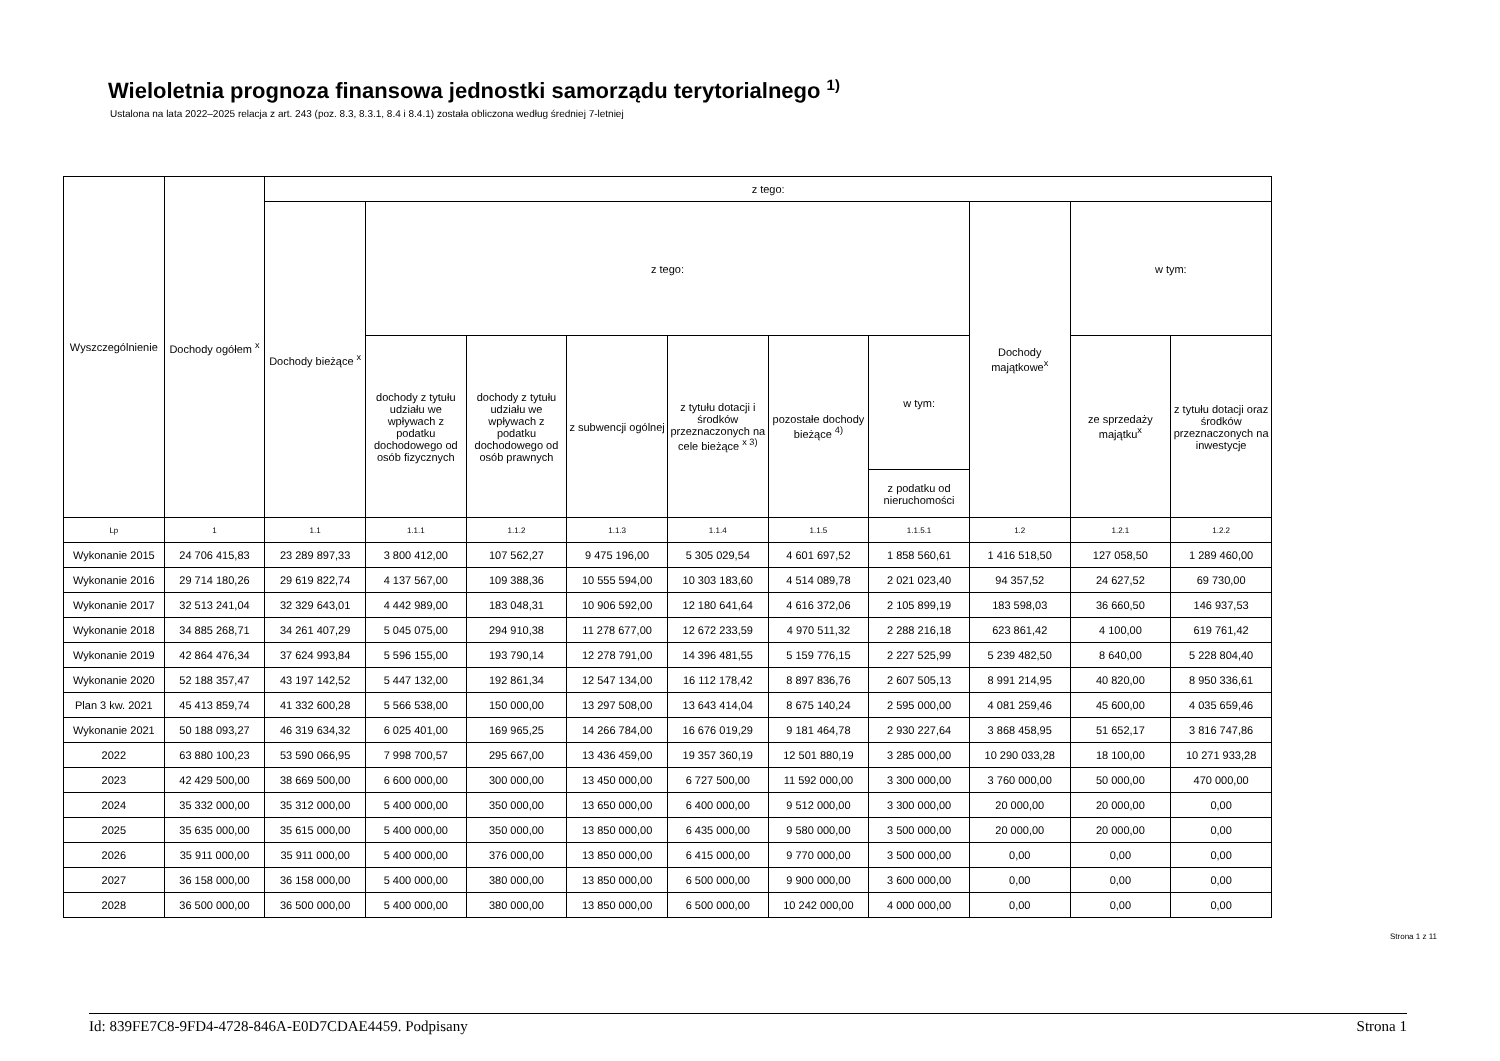Wieloletnia prognoza finansowa jednostki samorządu terytorialnego <sup>1)</sup>
Ustalona na lata 2022–2025 relacja z art. 243 (poz. 8.3, 8.3.1, 8.4 i 8.4.1) została obliczona według średniej 7-letniej
| Wyszczególnienie | Dochody ogółem <sup>x</sup> | z tego: | | | | | | | | | |
| --- | --- | --- | --- | --- | --- | --- | --- | --- | --- | --- | --- |
| | | Dochody bieżące <sup>x</sup> | z tego: | | | | | | Dochody majątkowe<sup>x</sup> | w tym: | |
| | | | dochody z tytułu udziału we wpływach z podatku dochodowego od osób fizycznych | dochody z tytułu udziału we wpływach z podatku dochodowego od osób prawnych | z subwencji ogólnej | z tytułu dotacji i środków przeznaczonych na cele bieżące <sup>x 3)</sup> | pozostałe dochody bieżące <sup>4)</sup> | w tym: | | ze sprzedaży majątku<sup>x</sup> | z tytułu dotacji oraz środków przeznaczonych na inwestycje |
| | | | | | | | | z podatku od nieruchomości | | | |
| Lp | 1 | 1.1 | 1.1.1 | 1.1.2 | 1.1.3 | 1.1.4 | 1.1.5 | 1.1.5.1 | 1.2 | 1.2.1 | 1.2.2 |
| Wykonanie 2015 | 24 706 415,83 | 23 289 897,33 | 3 800 412,00 | 107 562,27 | 9 475 196,00 | 5 305 029,54 | 4 601 697,52 | 1 858 560,61 | 1 416 518,50 | 127 058,50 | 1 289 460,00 |
| Wykonanie 2016 | 29 714 180,26 | 29 619 822,74 | 4 137 567,00 | 109 388,36 | 10 555 594,00 | 10 303 183,60 | 4 514 089,78 | 2 021 023,40 | 94 357,52 | 24 627,52 | 69 730,00 |
| Wykonanie 2017 | 32 513 241,04 | 32 329 643,01 | 4 442 989,00 | 183 048,31 | 10 906 592,00 | 12 180 641,64 | 4 616 372,06 | 2 105 899,19 | 183 598,03 | 36 660,50 | 146 937,53 |
| Wykonanie 2018 | 34 885 268,71 | 34 261 407,29 | 5 045 075,00 | 294 910,38 | 11 278 677,00 | 12 672 233,59 | 4 970 511,32 | 2 288 216,18 | 623 861,42 | 4 100,00 | 619 761,42 |
| Wykonanie 2019 | 42 864 476,34 | 37 624 993,84 | 5 596 155,00 | 193 790,14 | 12 278 791,00 | 14 396 481,55 | 5 159 776,15 | 2 227 525,99 | 5 239 482,50 | 8 640,00 | 5 228 804,40 |
| Wykonanie 2020 | 52 188 357,47 | 43 197 142,52 | 5 447 132,00 | 192 861,34 | 12 547 134,00 | 16 112 178,42 | 8 897 836,76 | 2 607 505,13 | 8 991 214,95 | 40 820,00 | 8 950 336,61 |
| Plan 3 kw. 2021 | 45 413 859,74 | 41 332 600,28 | 5 566 538,00 | 150 000,00 | 13 297 508,00 | 13 643 414,04 | 8 675 140,24 | 2 595 000,00 | 4 081 259,46 | 45 600,00 | 4 035 659,46 |
| Wykonanie 2021 | 50 188 093,27 | 46 319 634,32 | 6 025 401,00 | 169 965,25 | 14 266 784,00 | 16 676 019,29 | 9 181 464,78 | 2 930 227,64 | 3 868 458,95 | 51 652,17 | 3 816 747,86 |
| 2022 | 63 880 100,23 | 53 590 066,95 | 7 998 700,57 | 295 667,00 | 13 436 459,00 | 19 357 360,19 | 12 501 880,19 | 3 285 000,00 | 10 290 033,28 | 18 100,00 | 10 271 933,28 |
| 2023 | 42 429 500,00 | 38 669 500,00 | 6 600 000,00 | 300 000,00 | 13 450 000,00 | 6 727 500,00 | 11 592 000,00 | 3 300 000,00 | 3 760 000,00 | 50 000,00 | 470 000,00 |
| 2024 | 35 332 000,00 | 35 312 000,00 | 5 400 000,00 | 350 000,00 | 13 650 000,00 | 6 400 000,00 | 9 512 000,00 | 3 300 000,00 | 20 000,00 | 20 000,00 | 0,00 |
| 2025 | 35 635 000,00 | 35 615 000,00 | 5 400 000,00 | 350 000,00 | 13 850 000,00 | 6 435 000,00 | 9 580 000,00 | 3 500 000,00 | 20 000,00 | 20 000,00 | 0,00 |
| 2026 | 35 911 000,00 | 35 911 000,00 | 5 400 000,00 | 376 000,00 | 13 850 000,00 | 6 415 000,00 | 9 770 000,00 | 3 500 000,00 | 0,00 | 0,00 | 0,00 |
| 2027 | 36 158 000,00 | 36 158 000,00 | 5 400 000,00 | 380 000,00 | 13 850 000,00 | 6 500 000,00 | 9 900 000,00 | 3 600 000,00 | 0,00 | 0,00 | 0,00 |
| 2028 | 36 500 000,00 | 36 500 000,00 | 5 400 000,00 | 380 000,00 | 13 850 000,00 | 6 500 000,00 | 10 242 000,00 | 4 000 000,00 | 0,00 | 0,00 | 0,00 |
Strona 1 z 11
Id: 839FE7C8-9FD4-4728-846A-E0D7CDAE4459. Podpisany Strona 1